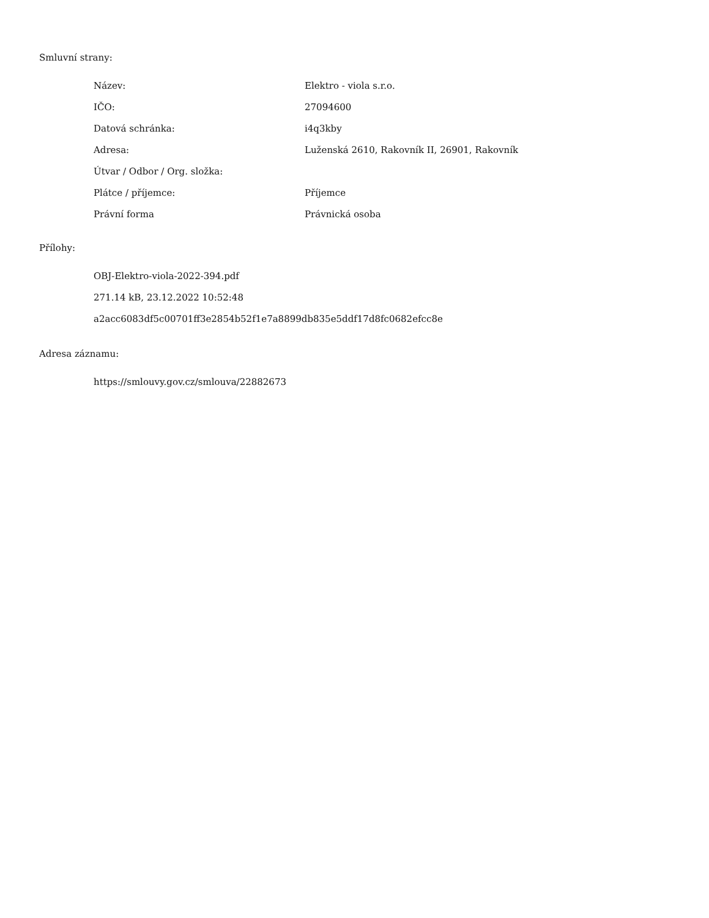Smluvní strany:
| Název: | Elektro - viola s.r.o. |
| IČO: | 27094600 |
| Datová schránka: | i4q3kby |
| Adresa: | Luženská 2610, Rakovník II, 26901, Rakovník |
| Útvar / Odbor / Org. složka: | |
| Plátce / příjemce: | Příjemce |
| Právní forma | Právnická osoba |
Přílohy:
OBJ-Elektro-viola-2022-394.pdf
271.14 kB, 23.12.2022 10:52:48
a2acc6083df5c00701ff3e2854b52f1e7a8899db835e5ddf17d8fc0682efcc8e
Adresa záznamu:
https://smlouvy.gov.cz/smlouva/22882673